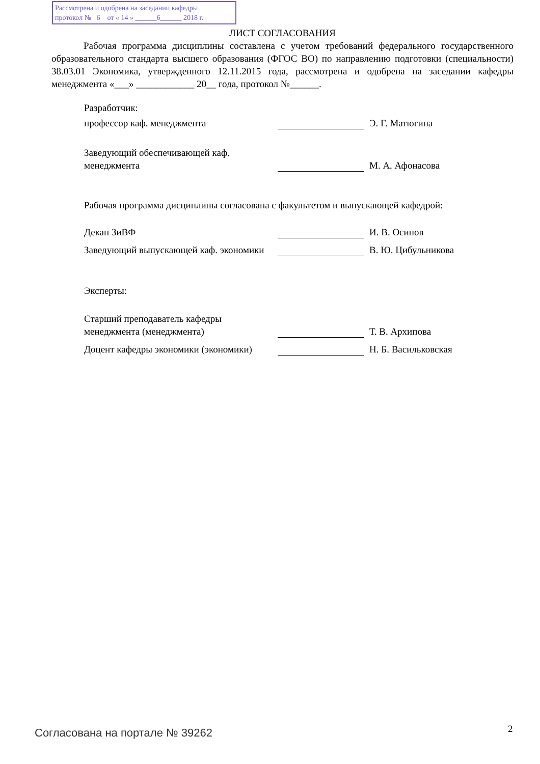Рассмотрена и одобрена на заседании кафедры
протокол № 6 от « 14 » ______6______ 2018 г.
ЛИСТ СОГЛАСОВАНИЯ
Рабочая программа дисциплины составлена с учетом требований федерального государственного образовательного стандарта высшего образования (ФГОС ВО) по направлению подготовки (специальности) 38.03.01 Экономика, утвержденного 12.11.2015 года, рассмотрена и одобрена на заседании кафедры менеджмента «___» ____________ 20__ года, протокол №______.
Разработчик:
профессор каф. менеджмента
Э. Г. Матюгина
Заведующий обеспечивающей каф. менеджмента
М. А. Афонасова
Рабочая программа дисциплины согласована с факультетом и выпускающей кафедрой:
Декан ЗиВФ
И. В. Осипов
Заведующий выпускающей каф. экономики
В. Ю. Цибульникова
Эксперты:
Старший преподаватель кафедры менеджмента (менеджмента)
Т. В. Архипова
Доцент кафедры экономики (экономики)
Н. Б. Васильковская
Согласована на портале № 39262 2